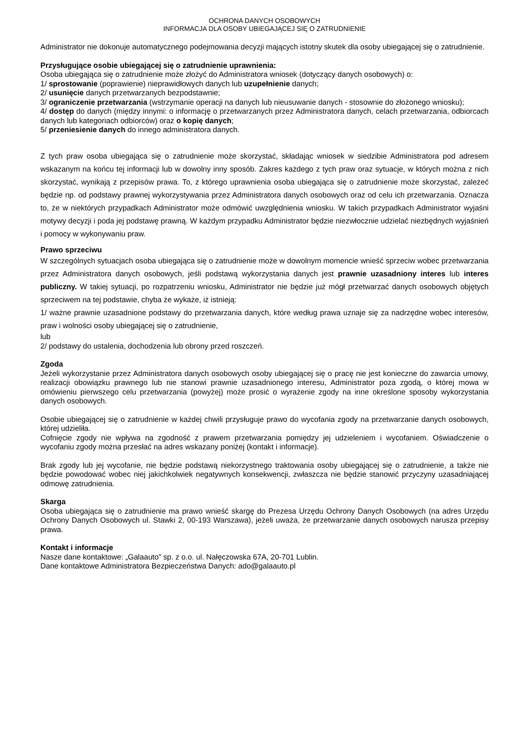OCHRONA DANYCH OSOBOWYCH
INFORMACJA DLA OSOBY UBIEGAJĄCEJ SIĘ O ZATRUDNIENIE
Administrator nie dokonuje automatycznego podejmowania decyzji mających istotny skutek dla osoby ubiegającej się o zatrudnienie.
Przysługujące osobie ubiegającej się o zatrudnienie uprawnienia:
Osoba ubiegająca się o zatrudnienie może złożyć do Administratora wniosek (dotyczący danych osobowych) o:
1/ sprostowanie (poprawienie) nieprawidłowych danych lub uzupełnienie danych;
2/ usunięcie danych przetwarzanych bezpodstawnie;
3/ ograniczenie przetwarzania (wstrzymanie operacji na danych lub nieusuwanie danych - stosownie do złożonego wniosku);
4/ dostęp do danych (między innymi: o informację o przetwarzanych przez Administratora danych, celach przetwarzania, odbiorcach danych lub kategoriach odbiorców) oraz o kopię danych;
5/ przeniesienie danych do innego administratora danych.
Z tych praw osoba ubiegająca się o zatrudnienie może skorzystać, składając wniosek w siedzibie Administratora pod adresem wskazanym na końcu tej informacji lub w dowolny inny sposób. Zakres każdego z tych praw oraz sytuacje, w których można z nich skorzystać, wynikają z przepisów prawa. To, z którego uprawnienia osoba ubiegająca się o zatrudnienie może skorzystać, zależeć będzie np. od podstawy prawnej wykorzystywania przez Administratora danych osobowych oraz od celu ich przetwarzania. Oznacza to, że w niektórych przypadkach Administrator może odmówić uwzględnienia wniosku. W takich przypadkach Administrator wyjaśni motywy decyzji i poda jej podstawę prawną. W każdym przypadku Administrator będzie niezwłocznie udzielać niezbędnych wyjaśnień i pomocy w wykonywaniu praw.
Prawo sprzeciwu
W szczególnych sytuacjach osoba ubiegająca się o zatrudnienie może w dowolnym momencie wnieść sprzeciw wobec przetwarzania przez Administratora danych osobowych, jeśli podstawą wykorzystania danych jest prawnie uzasadniony interes lub interes publiczny. W takiej sytuacji, po rozpatrzeniu wniosku, Administrator nie będzie już mógł przetwarzać danych osobowych objętych sprzeciwem na tej podstawie, chyba że wykaże, iż istnieją:
1/ ważne prawnie uzasadnione podstawy do przetwarzania danych, które według prawa uznaje się za nadrzędne wobec interesów, praw i wolności osoby ubiegającej się o zatrudnienie,
lub
2/ podstawy do ustalenia, dochodzenia lub obrony przed roszczeń.
Zgoda
Jeżeli wykorzystanie przez Administratora danych osobowych osoby ubiegającej się o pracę nie jest konieczne do zawarcia umowy, realizacji obowiązku prawnego lub nie stanowi prawnie uzasadnionego interesu, Administrator poza zgodą, o której mowa w omówieniu pierwszego celu przetwarzania (powyżej) może prosić o wyrażenie zgody na inne określone sposoby wykorzystania danych osobowych.
Osobie ubiegającej się o zatrudnienie w każdej chwili przysługuje prawo do wycofania zgody na przetwarzanie danych osobowych, której udzieliła.
Cofnięcie zgody nie wpływa na zgodność z prawem przetwarzania pomiędzy jej udzieleniem i wycofaniem. Oświadczenie o wycofaniu zgody można przesłać na adres wskazany poniżej (kontakt i informacje).
Brak zgody lub jej wycofanie, nie będzie podstawą niekorzystnego traktowania osoby ubiegającej się o zatrudnienie, a także nie będzie powodować wobec niej jakichkolwiek negatywnych konsekwencji, zwłaszcza nie będzie stanowić przyczyny uzasadniającej odmowę zatrudnienia.
Skarga
Osoba ubiegająca się o zatrudnienie ma prawo wnieść skargę do Prezesa Urzędu Ochrony Danych Osobowych (na adres Urzędu Ochrony Danych Osobowych ul. Stawki 2, 00-193 Warszawa), jeżeli uważa, że przetwarzanie danych osobowych narusza przepisy prawa.
Kontakt i informacje
Nasze dane kontaktowe: „Galaauto” sp. z o.o. ul. Nałęczowska 67A, 20-701 Lublin.
Dane kontaktowe Administratora Bezpieczeństwa Danych: ado@galaauto.pl